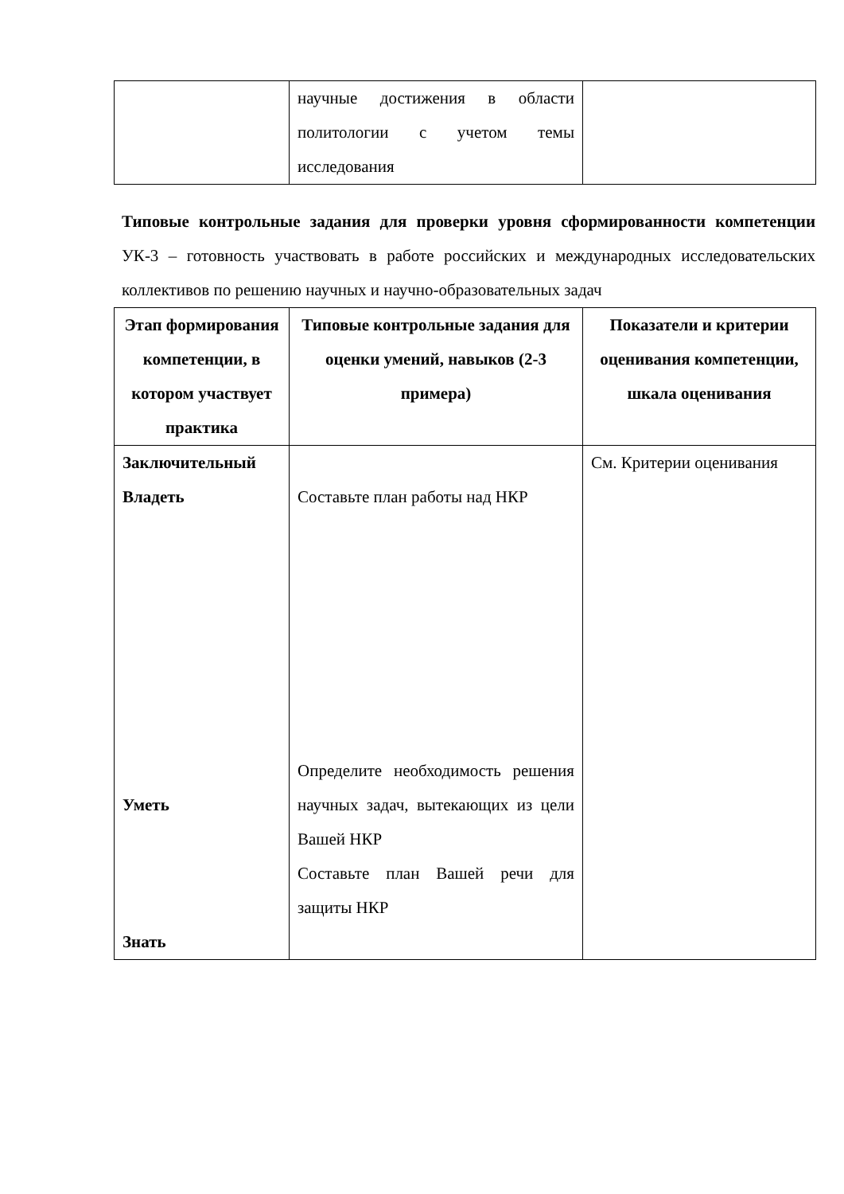| | научные достижения в области политологии с учетом темы исследования | |
Типовые контрольные задания для проверки уровня сформированности компетенции УК-3 – готовность участвовать в работе российских и международных исследовательских коллективов по решению научных и научно-образовательных задач
| Этап формирования компетенции, в котором участвует практика | Типовые контрольные задания для оценки умений, навыков (2-3 примера) | Показатели и критерии оценивания компетенции, шкала оценивания |
| --- | --- | --- |
| Заключительный Владеть Уметь Знать | Составьте план работы над НКР Определите необходимость решения научных задач, вытекающих из цели Вашей НКР Составьте план Вашей речи для защиты НКР | См. Критерии оценивания |